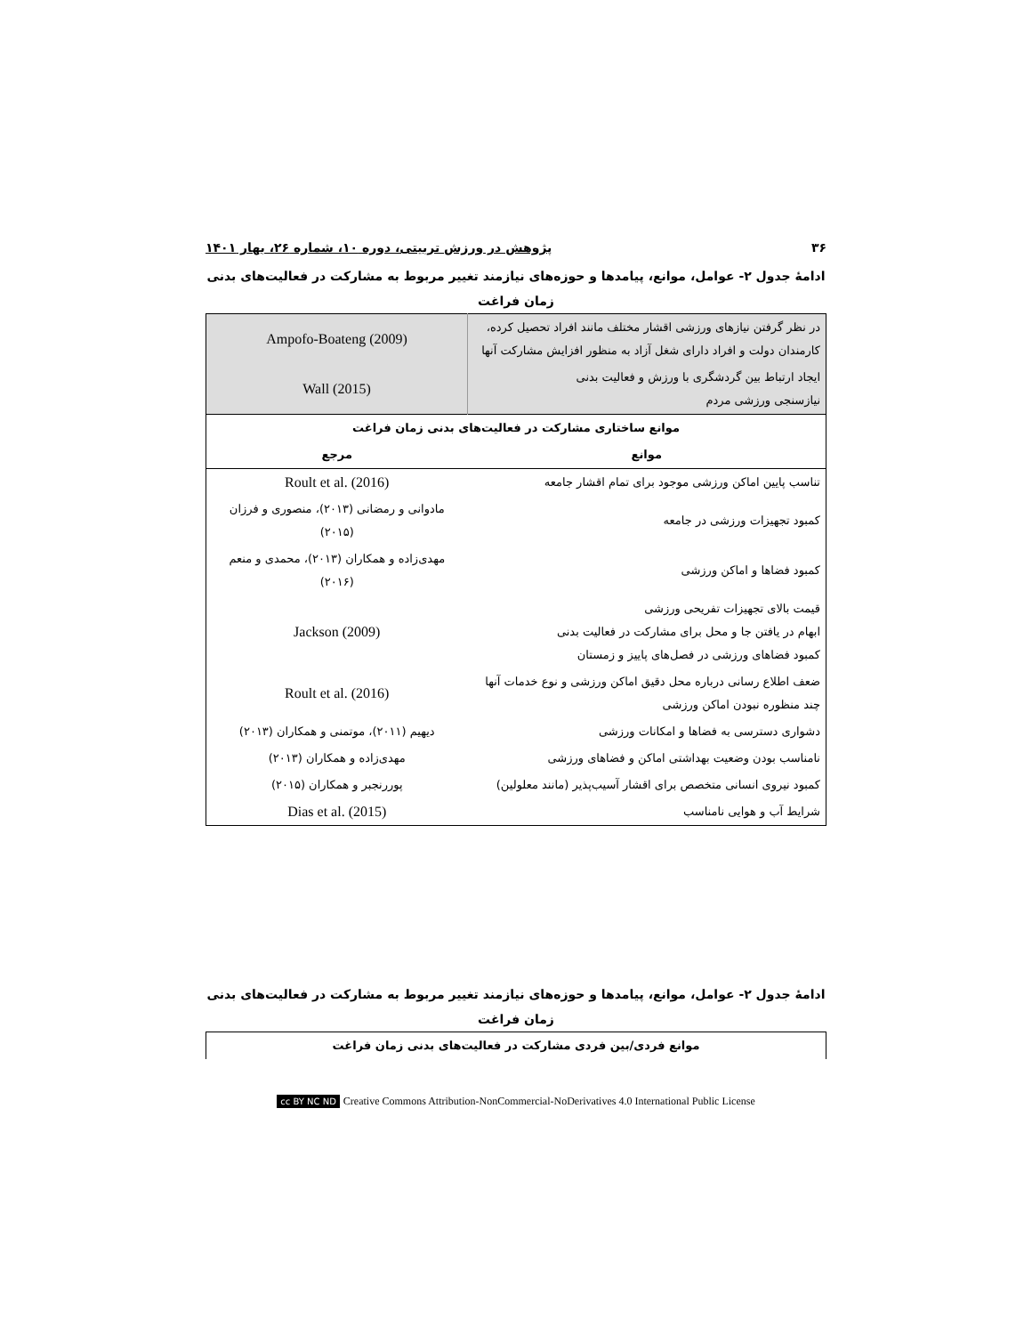۳۶ پژوهش در ورزش تربیتی، دوره ۱۰، شماره ۲۶، بهار ۱۴۰۱
ادامهٔ جدول ۲- عوامل، موانع، پیامدها و حوزه‌های نیازمند تغییر مربوط به مشارکت در فعالیت‌های بدنی
زمان فراغت
| در نظر گرفتن نیازهای ورزشی اقشار مختلف مانند افراد تحصیل کرده، کارمندان دولت و افراد دارای شغل آزاد به منظور افزایش مشارکت آنها | Ampofo-Boateng (2009) |
| ایجاد ارتباط بین گردشگری با ورزش و فعالیت بدنی نیازسنجی ورزشی مردم | Wall (2015) |
| موانع ساختاری مشارکت در فعالیت‌های بدنی زمان فراغت | |
| موانع | مرجع |
| تناسب پایین اماکن ورزشی موجود برای تمام اقشار جامعه | Roult et al. (2016) |
| کمبود تجهیزات ورزشی در جامعه | مادوانی و رمضانی (۲۰۱۳)، منصوری و فرزان (۲۰۱۵) |
| کمبود فضاها و اماکن ورزشی | مهدی‌زاده و همکاران (۲۰۱۳)، محمدی و منعم (۲۰۱۶) |
| قیمت بالای تجهیزات تفریحی ورزشی ابهام در یافتن جا و محل برای مشارکت در فعالیت بدنی کمبود فضاهای ورزشی در فصل‌های پاییز و زمستان | Jackson (2009) |
| ضعف اطلاع رسانی درباره محل دقیق اماکن ورزشی و نوع خدمات آنها چند منظوره نبودن اماکن ورزشی | Roult et al. (2016) |
| دشواری دسترسی به فضاها و امکانات ورزشی | دیهیم (۲۰۱۱)، موتمنی و همکاران (۲۰۱۳) |
| نامناسب بودن وضعیت بهداشتی اماکن و فضاهای ورزشی | مهدی‌زاده و همکاران (۲۰۱۳) |
| کمبود نیروی انسانی متخصص برای اقشار آسیب‌پذیر (مانند معلولین) | پوررنجبر و همکاران (۲۰۱۵) |
| شرایط آب و هوایی نامناسب | Dias et al. (2015) |
ادامهٔ جدول ۲- عوامل، موانع، پیامدها و حوزه‌های نیازمند تغییر مربوط به مشارکت در فعالیت‌های بدنی
زمان فراغت
| موانع فردی/بین فردی مشارکت در فعالیت‌های بدنی زمان فراغت |
| --- |
cc BY NC ND Creative Commons Attribution-NonCommercial-NoDerivatives 4.0 International Public License